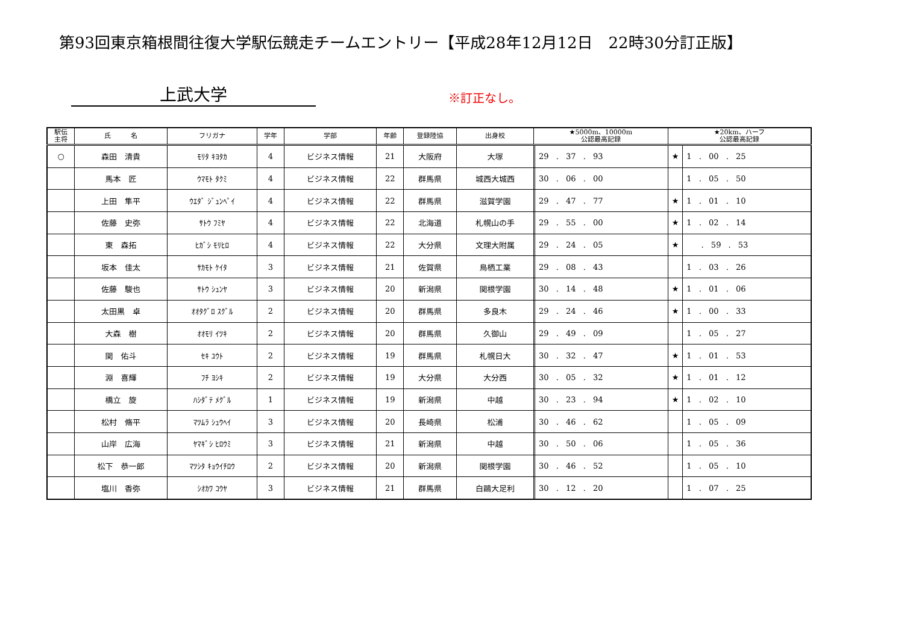第93回東京箱根間往復大学駅伝競走チームエントリー【平成28年12月12日　22時30分訂正版】
上武大学
※訂正なし。
| 駅伝 主将 | 氏 名 | フリガナ | 学年 | 学部 | 年齢 | 登録陸協 | 出身校 | ★5000m、10000m 公認最高記録 | | ★20km、ハーフ 公認最高記録 | |
| --- | --- | --- | --- | --- | --- | --- | --- | --- | --- | --- | --- |
| ○ | 森田 清貴 | ﾓﾘﾀ ｷﾖﾀｶ | 4 | ビジネス情報 | 21 | 大阪府 | 大塚 | | 29 . 37 . 93 | ★ | 1 . 00 . 25 |
| | 馬本 匠 | ｳﾏﾓﾄ ﾀｸﾐ | 4 | ビジネス情報 | 22 | 群馬県 | 城西大城西 | | 30 . 06 . 00 | | 1 . 05 . 50 |
| | 上田 隼平 | ｳｴﾀﾞ ｼﾞｭﾝﾍﾟｲ | 4 | ビジネス情報 | 22 | 群馬県 | 滋賀学園 | | 29 . 47 . 77 | ★ | 1 . 01 . 10 |
| | 佐藤 史弥 | ｻﾄｳ ﾌﾐﾔ | 4 | ビジネス情報 | 22 | 北海道 | 札幌山の手 | | 29 . 55 . 00 | ★ | 1 . 02 . 14 |
| | 東 森拓 | ﾋｶﾞｼ ﾓﾘﾋﾛ | 4 | ビジネス情報 | 22 | 大分県 | 文理大附属 | | 29 . 24 . 05 | ★ | . 59 . 53 |
| | 坂本 佳太 | ｻｶﾓﾄ ｹｲﾀ | 3 | ビジネス情報 | 21 | 佐賀県 | 鳥栖工業 | | 29 . 08 . 43 | | 1 . 03 . 26 |
| | 佐藤 駿也 | ｻﾄｳ ｼｭﾝﾔ | 3 | ビジネス情報 | 20 | 新潟県 | 関根学園 | | 30 . 14 . 48 | ★ | 1 . 01 . 06 |
| | 太田黒 卓 | ｵｵﾀｸﾞﾛ ｽｸﾞﾙ | 2 | ビジネス情報 | 20 | 群馬県 | 多良木 | | 29 . 24 . 46 | ★ | 1 . 00 . 33 |
| | 大森 樹 | ｵｵﾓﾘ ｲﾂｷ | 2 | ビジネス情報 | 20 | 群馬県 | 久御山 | | 29 . 49 . 09 | | 1 . 05 . 27 |
| | 関 佑斗 | ｾｷ ﾕｳﾄ | 2 | ビジネス情報 | 19 | 群馬県 | 札幌日大 | | 30 . 32 . 47 | ★ | 1 . 01 . 53 |
| | 淵 喜輝 | ﾌﾁ ﾖｼｷ | 2 | ビジネス情報 | 19 | 大分県 | 大分西 | | 30 . 05 . 32 | ★ | 1 . 01 . 12 |
| | 橋立 旋 | ﾊｼﾀﾞﾃ ﾒｸﾞﾙ | 1 | ビジネス情報 | 19 | 新潟県 | 中越 | | 30 . 23 . 94 | ★ | 1 . 02 . 10 |
| | 松村 脩平 | ﾏﾂﾑﾗ ｼｭｳﾍｲ | 3 | ビジネス情報 | 20 | 長崎県 | 松浦 | | 30 . 46 . 62 | | 1 . 05 . 09 |
| | 山岸 広海 | ﾔﾏｷﾞｼ ﾋﾛｳﾐ | 3 | ビジネス情報 | 21 | 新潟県 | 中越 | | 30 . 50 . 06 | | 1 . 05 . 36 |
| | 松下 恭一郎 | ﾏﾂｼﾀ ｷｮｳｲﾁﾛｳ | 2 | ビジネス情報 | 20 | 新潟県 | 関根学園 | | 30 . 46 . 52 | | 1 . 05 . 10 |
| | 塩川 香弥 | ｼｵｶﾜ ｺｳﾔ | 3 | ビジネス情報 | 21 | 群馬県 | 白鷗大足利 | | 30 . 12 . 20 | | 1 . 07 . 25 |